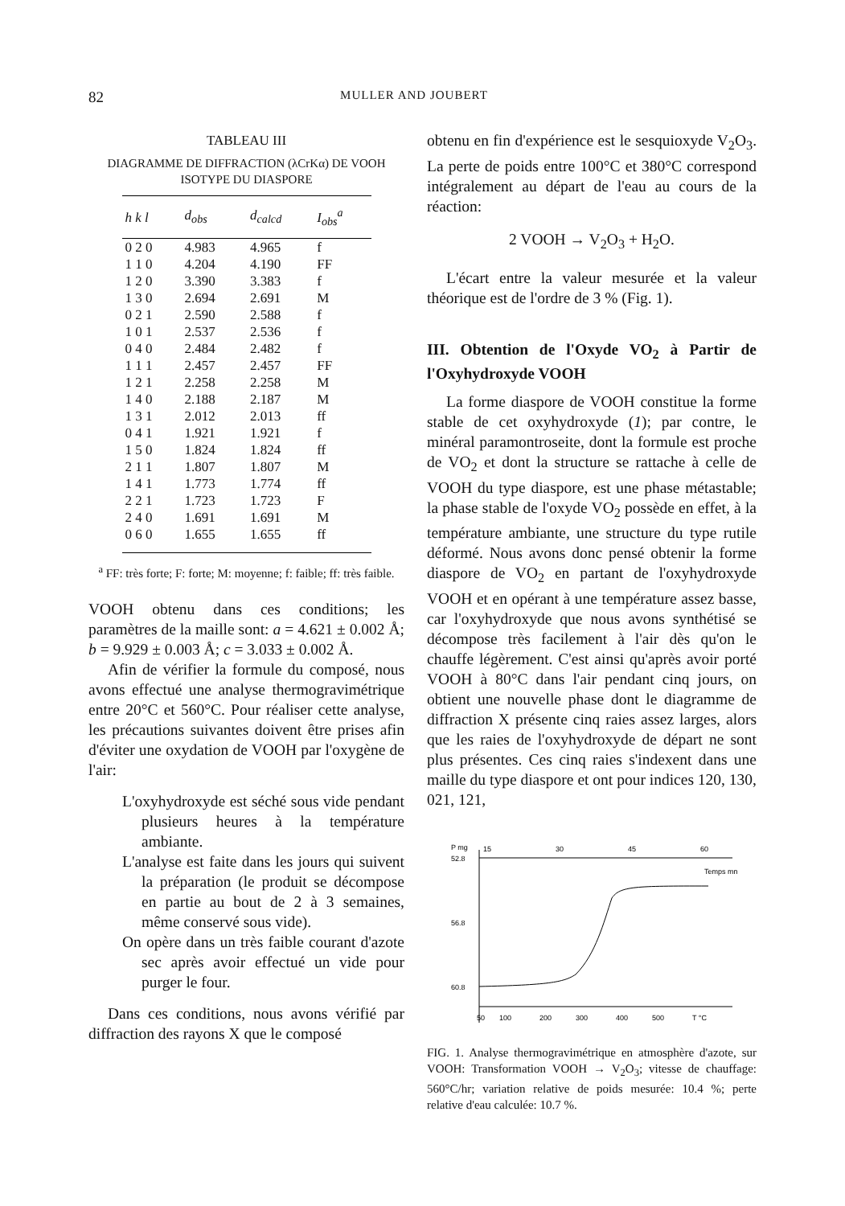82 MULLER AND JOUBERT
TABLEAU III
DIAGRAMME DE DIFFRACTION (λCrKα) DE VOOH ISOTYPE DU DIASPORE
| h k l | d<sub>obs</sub> | d<sub>calcd</sub> | I<sub>obs</sub><sup>a</sup> |
| --- | --- | --- | --- |
| 0 2 0 | 4.983 | 4.965 | f |
| 1 1 0 | 4.204 | 4.190 | FF |
| 1 2 0 | 3.390 | 3.383 | f |
| 1 3 0 | 2.694 | 2.691 | M |
| 0 2 1 | 2.590 | 2.588 | f |
| 1 0 1 | 2.537 | 2.536 | f |
| 0 4 0 | 2.484 | 2.482 | f |
| 1 1 1 | 2.457 | 2.457 | FF |
| 1 2 1 | 2.258 | 2.258 | M |
| 1 4 0 | 2.188 | 2.187 | M |
| 1 3 1 | 2.012 | 2.013 | ff |
| 0 4 1 | 1.921 | 1.921 | f |
| 1 5 0 | 1.824 | 1.824 | ff |
| 2 1 1 | 1.807 | 1.807 | M |
| 1 4 1 | 1.773 | 1.774 | ff |
| 2 2 1 | 1.723 | 1.723 | F |
| 2 4 0 | 1.691 | 1.691 | M |
| 0 6 0 | 1.655 | 1.655 | ff |
<sup>a</sup> FF: très forte; F: forte; M: moyenne; f: faible; ff: très faible.
VOOH obtenu dans ces conditions; les paramètres de la maille sont: a = 4.621 ± 0.002 Å; b = 9.929 ± 0.003 Å; c = 3.033 ± 0.002 Å.
Afin de vérifier la formule du composé, nous avons effectué une analyse thermogravimétrique entre 20°C et 560°C. Pour réaliser cette analyse, les précautions suivantes doivent être prises afin d'éviter une oxydation de VOOH par l'oxygène de l'air:
L'oxyhydroxyde est séché sous vide pendant plusieurs heures à la température ambiante.
L'analyse est faite dans les jours qui suivent la préparation (le produit se décompose en partie au bout de 2 à 3 semaines, même conservé sous vide).
On opère dans un très faible courant d'azote sec après avoir effectué un vide pour purger le four.
Dans ces conditions, nous avons vérifié par diffraction des rayons X que le composé
obtenu en fin d'expérience est le sesquioxyde V<sub>2</sub>O<sub>3</sub>. La perte de poids entre 100°C et 380°C correspond intégralement au départ de l'eau au cours de la réaction:
2 VOOH → V<sub>2</sub>O<sub>3</sub> + H<sub>2</sub>O.
L'écart entre la valeur mesurée et la valeur théorique est de l'ordre de 3 % (Fig. 1).
III. Obtention de l'Oxyde VO<sub>2</sub> à Partir de l'Oxyhydroxyde VOOH
La forme diaspore de VOOH constitue la forme stable de cet oxyhydroxyde (1); par contre, le minéral paramontroseite, dont la formule est proche de VO<sub>2</sub> et dont la structure se rattache à celle de VOOH du type diaspore, est une phase métastable; la phase stable de l'oxyde VO<sub>2</sub> possède en effet, à la température ambiante, une structure du type rutile déformé. Nous avons donc pensé obtenir la forme diaspore de VO<sub>2</sub> en partant de l'oxyhydroxyde VOOH et en opérant à une température assez basse, car l'oxyhydroxyde que nous avons synthétisé se décompose très facilement à l'air dès qu'on le chauffe légèrement. C'est ainsi qu'après avoir porté VOOH à 80°C dans l'air pendant cinq jours, on obtient une nouvelle phase dont le diagramme de diffraction X présente cinq raies assez larges, alors que les raies de l'oxyhydroxyde de départ ne sont plus présentes. Ces cinq raies s'indexent dans une maille du type diaspore et ont pour indices 120, 130, 021, 121,
P mg
15
30
45
60
52.8
56.8
60.8
Temps mn
50
100
200
300
400
500
T °C
FIG. 1. Analyse thermogravimétrique en atmosphère d'azote, sur VOOH: Transformation VOOH → V<sub>2</sub>O<sub>3</sub>; vitesse de chauffage: 560°C/hr; variation relative de poids mesurée: 10.4 %; perte relative d'eau calculée: 10.7 %.